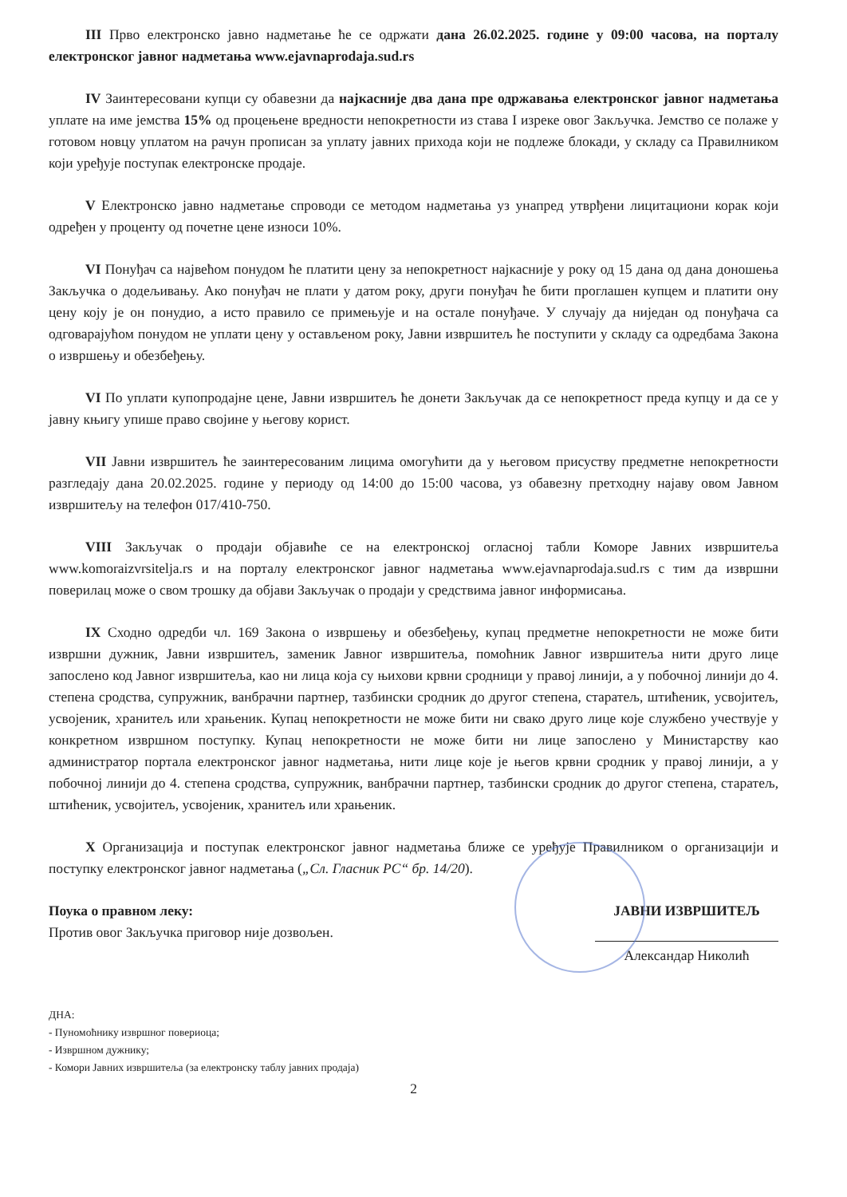III Прво електронско јавно надметање ће се одржати дана 26.02.2025. године у 09:00 часова, на порталу електронског јавног надметања www.ejavnaprodaja.sud.rs
IV Заинтересовани купци су обавезни да најкасније два дана пре одржавања електронског јавног надметања уплате на име јемства 15% од процењене вредности непокретности из става I изреке овог Закључка. Јемство се полаже у готовом новцу уплатом на рачун прописан за уплату јавних прихода који не подлеже блокади, у складу са Правилником који уређује поступак електронске продаје.
V Електронско јавно надметање спроводи се методом надметања уз унапред утврђени лицитациони корак који одређен у проценту од почетне цене износи 10%.
VI Понуђач са највећом понудом ће платити цену за непокретност најкасније у року од 15 дана од дана доношења Закључка о додељивању. Ако понуђач не плати у датом року, други понуђач ће бити проглашен купцем и платити ону цену коју је он понудио, а исто правило се примењује и на остале понуђаче. У случају да ниједан од понуђача са одговарајућом понудом не уплати цену у остављеном року, Јавни извршитељ ће поступити у складу са одредбама Закона о извршењу и обезбеђењу.
VI По уплати купопродајне цене, Јавни извршитељ ће донети Закључак да се непокретност преда купцу и да се у јавну књигу упише право својине у његову корист.
VII Јавни извршитељ ће заинтересованим лицима омогућити да у његовом присуству предметне непокретности разгледају дана 20.02.2025. године у периоду од 14:00 до 15:00 часова, уз обавезну претходну најаву овом Јавном извршитељу на телефон 017/410-750.
VIII Закључак о продаји објавиће се на електронској огласној табли Коморе Јавних извршитеља www.komoraizvrsitelja.rs и на порталу електронског јавног надметања www.ejavnaprodaja.sud.rs с тим да извршни поверилац може о свом трошку да објави Закључак о продаји у средствима јавног информисања.
IX Сходно одредби чл. 169 Закона о извршењу и обезбеђењу, купац предметне непокретности не може бити извршни дужник, Јавни извршитељ, заменик Јавног извршитеља, помоћник Јавног извршитеља нити друго лице запослено код Јавног извршитеља, као ни лица која су њихови крвни сродници у правој линији, а у побочној линији до 4. степена сродства, супружник, ванбрачни партнер, тазбински сродник до другог степена, старатељ, штићеник, усвојитељ, усвојеник, хранитељ или храњеник. Купац непокретности не може бити ни свако друго лице које службено учествује у конкретном извршном поступку. Купац непокретности не може бити ни лице запослено у Министарству као администратор портала електронског јавног надметања, нити лице које је његов крвни сродник у правој линији, а у побочној линији до 4. степена сродства, супружник, ванбрачни партнер, тазбински сродник до другог степена, старатељ, штићеник, усвојитељ, усвојеник, хранитељ или храњеник.
X Организација и поступак електронског јавног надметања ближе се уређује Правилником о организацији и поступку електронског јавног надметања („Сл. Гласник РС“ бр. 14/20).
Поука о правном леку:
Против овог Закључка приговор није дозвољен.
ЈАВНИ ИЗВРШИТЕЉ
Александар Николић
ДНА:
- Пуномоћнику извршног повериоца;
- Извршном дужнику;
- Комори Јавних извршитеља (за електронску таблу јавних продаја)
2